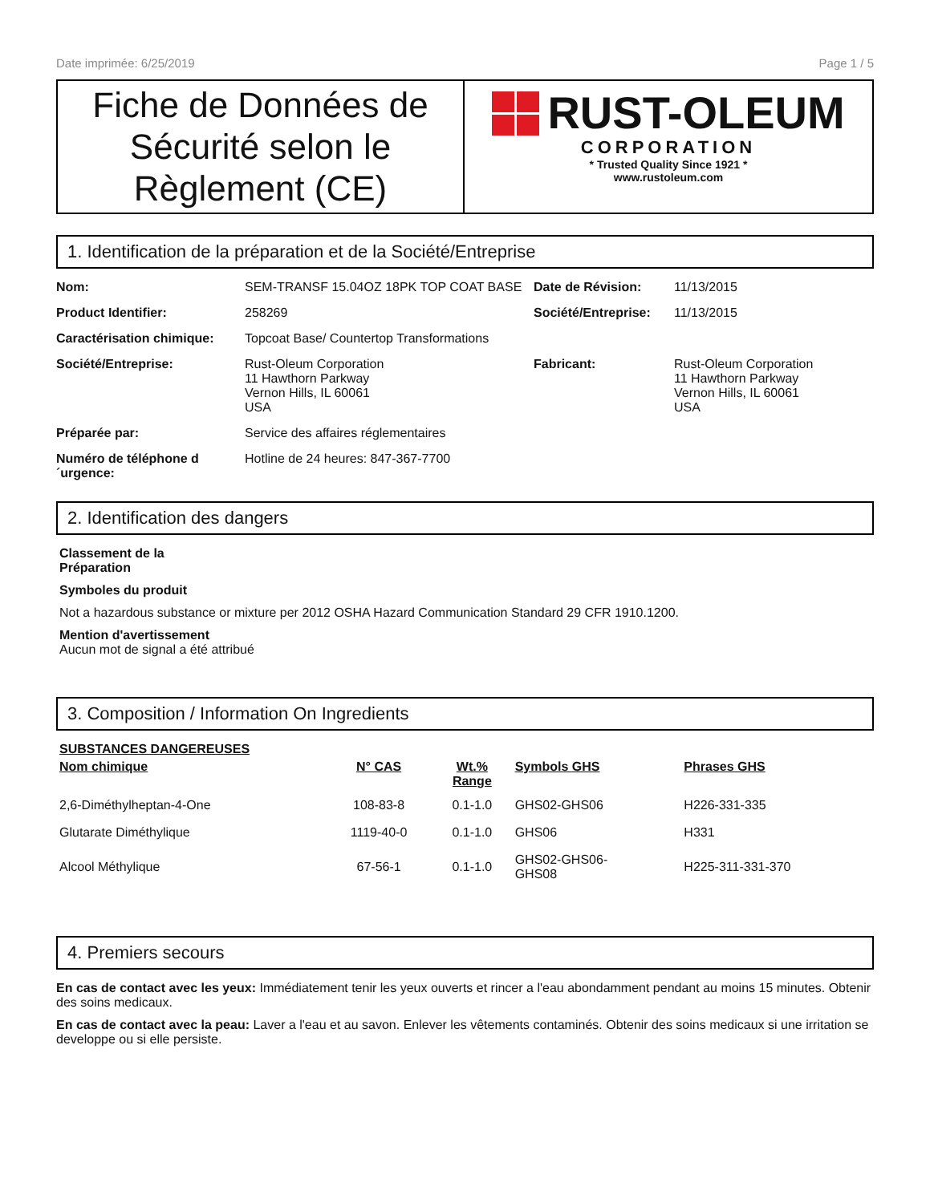Date imprimée: 6/25/2019 Page 1 / 5
Fiche de Données de Sécurité selon le Règlement (CE)
RUST-OLEUM
CORPORATION
* Trusted Quality Since 1921 *
www.rustoleum.com
1. Identification de la préparation et de la Société/Entreprise
Nom: SEM-TRANSF 15.04OZ 18PK TOP COAT BASE Date de Révision: 11/13/2015 Product Identifier: 258269 Société/Entreprise: 11/13/2015 Caractérisation chimique: Topcoat Base/ Countertop Transformations Société/Entreprise: Rust-Oleum Corporation
11 Hawthorn Parkway
Vernon Hills, IL 60061
USA Fabricant: Rust-Oleum Corporation
11 Hawthorn Parkway
Vernon Hills, IL 60061
USA Préparée par: Service des affaires réglementaires Numéro de téléphone d ´urgence: Hotline de 24 heures: 847-367-7700
2. Identification des dangers
Classement de la
Préparation
Symboles du produit
Not a hazardous substance or mixture per 2012 OSHA Hazard Communication Standard 29 CFR 1910.1200.
Mention d'avertissement
Aucun mot de signal a été attribué
3. Composition / Information On Ingredients
SUBSTANCES DANGEREUSES
| Nom chimique | N° CAS | Wt.% Range | Symbols GHS | Phrases GHS |
| --- | --- | --- | --- | --- |
| 2,6-Diméthylheptan-4-One | 108-83-8 | 0.1-1.0 | GHS02-GHS06 | H226-331-335 |
| Glutarate Diméthylique | 1119-40-0 | 0.1-1.0 | GHS06 | H331 |
| Alcool Méthylique | 67-56-1 | 0.1-1.0 | GHS02-GHS06- GHS08 | H225-311-331-370 |
4. Premiers secours
En cas de contact avec les yeux: Immédiatement tenir les yeux ouverts et rincer a l'eau abondamment pendant au moins 15 minutes. Obtenir des soins medicaux.
En cas de contact avec la peau: Laver a l'eau et au savon. Enlever les vêtements contaminés. Obtenir des soins medicaux si une irritation se developpe ou si elle persiste.